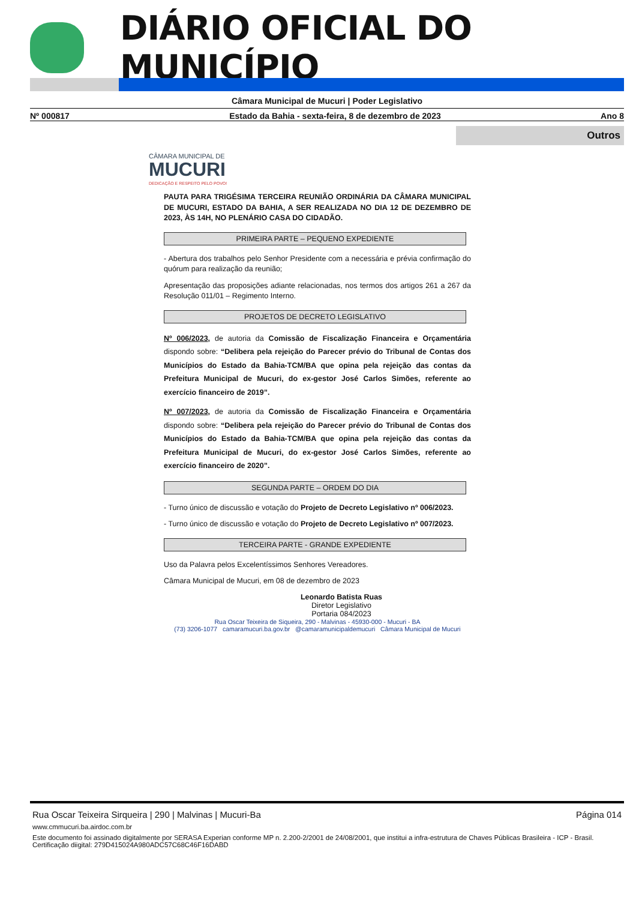DIÁRIO OFICIAL DO MUNICÍPIO
Câmara Municipal de Mucuri | Poder Legislativo
Nº 000817 Estado da Bahia - sexta-feira, 8 de dezembro de 2023 Ano 8
Outros
CÂMARA MUNICIPAL DE
MUCURI
DEDICAÇÃO E RESPEITO PELO POVO!
PAUTA PARA TRIGÉSIMA TERCEIRA REUNIÃO ORDINÁRIA DA CÂMARA MUNICIPAL DE MUCURI, ESTADO DA BAHIA, A SER REALIZADA NO DIA 12 DE DEZEMBRO DE 2023, ÀS 14H, NO PLENÁRIO CASA DO CIDADÃO.
PRIMEIRA PARTE – PEQUENO EXPEDIENTE
- Abertura dos trabalhos pelo Senhor Presidente com a necessária e prévia confirmação do quórum para realização da reunião;
Apresentação das proposições adiante relacionadas, nos termos dos artigos 261 a 267 da Resolução 011/01 – Regimento Interno.
PROJETOS DE DECRETO LEGISLATIVO
Nº 006/2023, de autoria da Comissão de Fiscalização Financeira e Orçamentária dispondo sobre: “Delibera pela rejeição do Parecer prévio do Tribunal de Contas dos Municípios do Estado da Bahia-TCM/BA que opina pela rejeição das contas da Prefeitura Municipal de Mucuri, do ex-gestor José Carlos Simões, referente ao exercício financeiro de 2019”.
Nº 007/2023, de autoria da Comissão de Fiscalização Financeira e Orçamentária dispondo sobre: “Delibera pela rejeição do Parecer prévio do Tribunal de Contas dos Municípios do Estado da Bahia-TCM/BA que opina pela rejeição das contas da Prefeitura Municipal de Mucuri, do ex-gestor José Carlos Simões, referente ao exercício financeiro de 2020”.
SEGUNDA PARTE – ORDEM DO DIA
- Turno único de discussão e votação do Projeto de Decreto Legislativo nº 006/2023.
- Turno único de discussão e votação do Projeto de Decreto Legislativo nº 007/2023.
TERCEIRA PARTE - GRANDE EXPEDIENTE
Uso da Palavra pelos Excelentíssimos Senhores Vereadores.
Câmara Municipal de Mucuri, em 08 de dezembro de 2023
Leonardo Batista Ruas
Diretor Legislativo
Portaria 084/2023
Rua Oscar Teixeira de Siqueira, 290 - Malvinas - 45930-000 - Mucuri - BA
(73) 3206-1077 camaramucuri.ba.gov.br @camaramunicipaldemucuri Câmara Municipal de Mucuri
Página 014 Rua Oscar Teixeira Sirqueira | 290 | Malvinas | Mucuri-Ba
www.cmmucuri.ba.airdoc.com.br
Este documento foi assinado digitalmente por SERASA Experian conforme MP n. 2.200-2/2001 de 24/08/2001, que institui a infra-estrutura de Chaves Públicas Brasileira - ICP - Brasil. Certificação diigital: 279D415024A980ADC57C68C46F16DABD